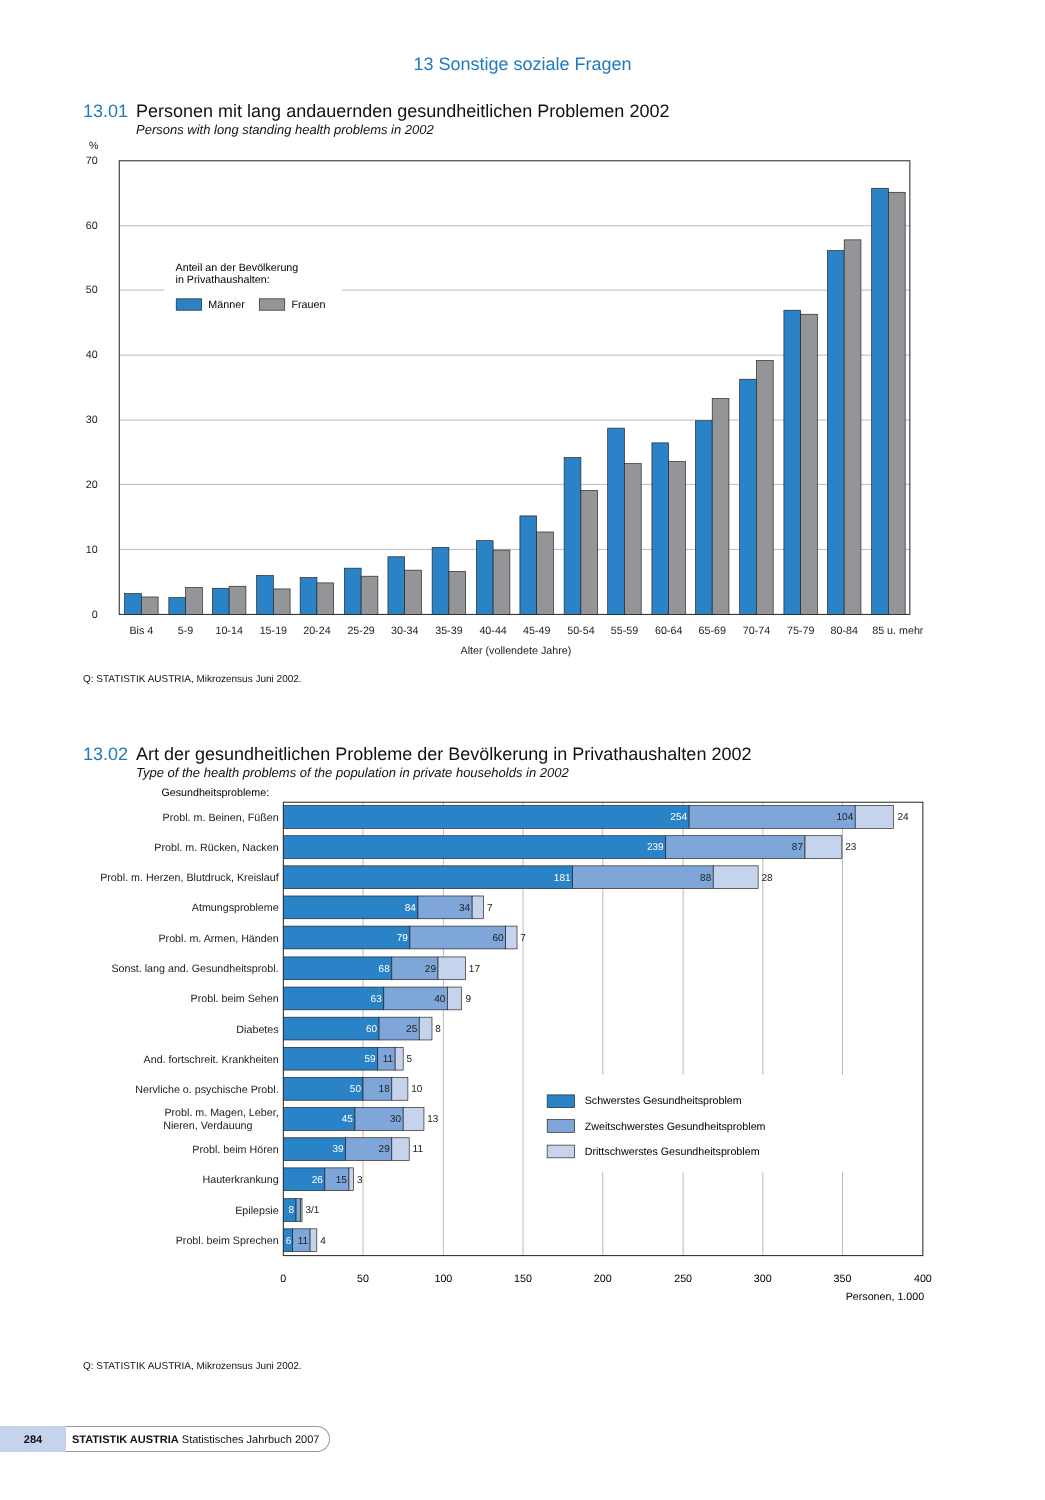13 Sonstige soziale Fragen
13.01 Personen mit lang andauernden gesundheitlichen Problemen 2002
Persons with long standing health problems in 2002
%
70
60
50
40
30
20
10
0
Anteil an der Bevölkerung
in Privathaushalten:
Männer
Frauen
Bis 4
5-9
10-14
15-19
20-24
25-29
30-34
35-39
40-44
45-49
50-54
55-59
60-64
65-69
70-74
75-79
80-84
85 u. mehr
Alter (vollendete Jahre)
Q: STATISTIK AUSTRIA, Mikrozensus Juni 2002.
13.02 Art der gesundheitlichen Probleme der Bevölkerung in Privathaushalten 2002
Type of the health problems of the population in private households in 2002
Gesundheitsprobleme:
Probl. m. Beinen, Füßen
Probl. m. Rücken, Nacken
Probl. m. Herzen, Blutdruck, Kreislauf
Atmungsprobleme
Probl. m. Armen, Händen
Sonst. lang and. Gesundheitsprobl.
Probl. beim Sehen
Diabetes
And. fortschreit. Krankheiten
Nervliche o. psychische Probl.
Probl. m. Magen, Leber,
Nieren, Verdauung
Probl. beim Hören
Hauterkrankung
Epilepsie
Probl. beim Sprechen
254
239
181
84
79
68
63
60
59
50
45
39
26
8
6
104
87
88
34
60
29
40
25
11
18
30
29
15
11
24
23
28
7
7
17
9
8
5
10
13
11
3
3/1
4
Schwerstes Gesundheitsproblem
Zweitschwerstes Gesundheitsproblem
Drittschwerstes Gesundheitsproblem
0
50
100
150
200
250
300
350
400
Personen, 1.000
Q: STATISTIK AUSTRIA, Mikrozensus Juni 2002.
284
STATISTIK AUSTRIA Statistisches Jahrbuch 2007